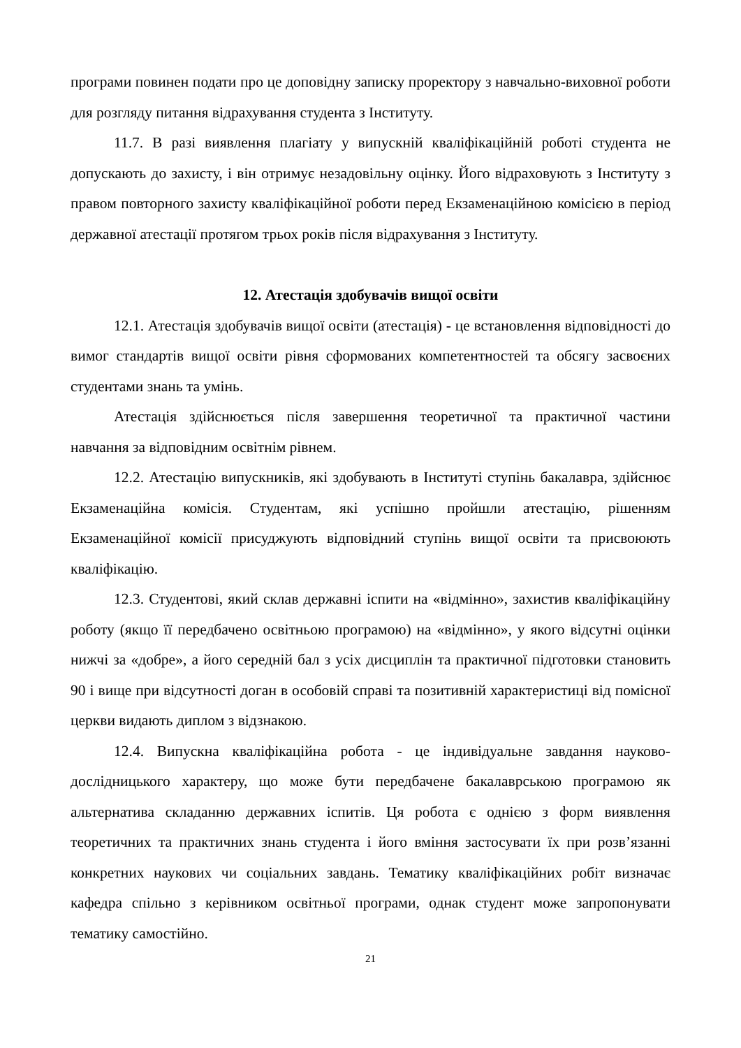програми повинен подати про це доповідну записку проректору з навчально-виховної роботи для розгляду питання відрахування студента з Інституту.
11.7. В разі виявлення плагіату у випускній кваліфікаційній роботі студента не допускають до захисту, і він отримує незадовільну оцінку. Його відраховують з Інституту з правом повторного захисту кваліфікаційної роботи перед Екзаменаційною комісією в період державної атестації протягом трьох років після відрахування з Інституту.
12. Атестація здобувачів вищої освіти
12.1. Атестація здобувачів вищої освіти (атестація) - це встановлення відповідності до вимог стандартів вищої освіти рівня сформованих компетентностей та обсягу засвоєних студентами знань та умінь.
Атестація здійснюється після завершення теоретичної та практичної частини навчання за відповідним освітнім рівнем.
12.2. Атестацію випускників, які здобувають в Інституті ступінь бакалавра, здійснює Екзаменаційна комісія. Студентам, які успішно пройшли атестацію, рішенням Екзаменаційної комісії присуджують відповідний ступінь вищої освіти та присвоюють кваліфікацію.
12.3. Студентові, який склав державні іспити на «відмінно», захистив кваліфікаційну роботу (якщо її передбачено освітньою програмою) на «відмінно», у якого відсутні оцінки нижчі за «добре», а його середній бал з усіх дисциплін та практичної підготовки становить 90 і вище при відсутності доган в особовій справі та позитивній характеристиці від помісної церкви видають диплом з відзнакою.
12.4. Випускна кваліфікаційна робота - це індивідуальне завдання науково-дослідницького характеру, що може бути передбачене бакалаврською програмою як альтернатива складанню державних іспитів. Ця робота є однією з форм виявлення теоретичних та практичних знань студента і його вміння застосувати їх при розв’язанні конкретних наукових чи соціальних завдань. Тематику кваліфікаційних робіт визначає кафедра спільно з керівником освітньої програми, однак студент може запропонувати тематику самостійно.
21